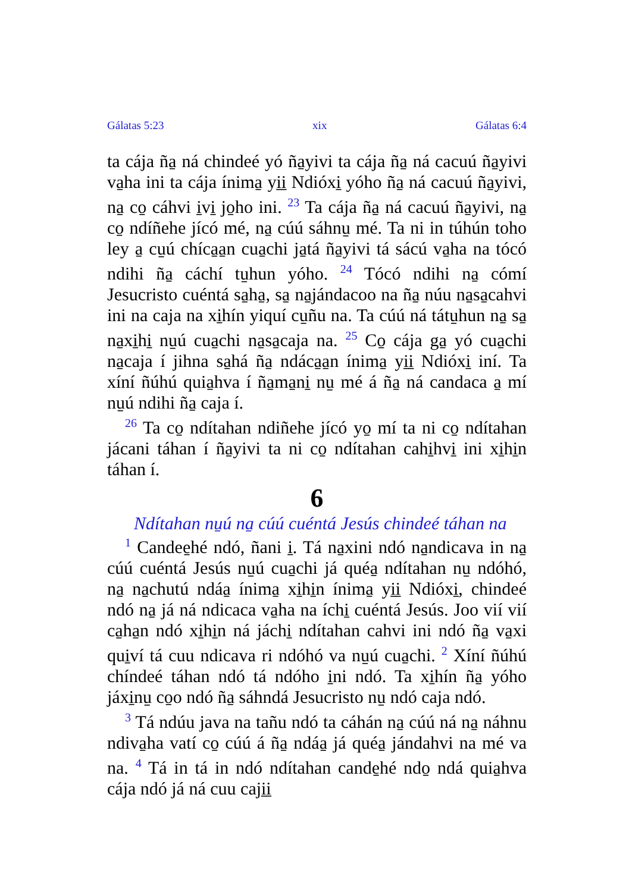Gálatas 5:23 xix Gálatas 6:4
ta cája ña̱ ná chindeé yó ña̱yivi ta cája ña̱ ná cacuú ña̱yivi va̱ha ini ta cája ínima̱ yi̱i̱ Ndióxi̱ yóho ña̱ ná cacuú ña̱yivi, na̱ co̱ cáhvi i̱vi̱ jo̱ho ini. <sup>23</sup> Ta cája ña̱ ná cacuú ña̱yivi, na̱ co̱ ndíñehe jícó mé, na̱ cúú sáhnu̱ mé. Ta ni in túhún toho ley a̱ cu̱ú chíca̱a̱n cua̱chi ja̱tá ña̱yivi tá sácú va̱ha na tócó ndihi ña̱ cáchí tu̱hun yóho. <sup>24</sup> Tócó ndihi na̱ cómí Jesucristo cuéntá sa̱ha̱, sa̱ na̱jándacoo na ña̱ núu na̱sa̱cahvi ini na caja na xi̱hín yiquí cu̱ñu na. Ta cúú ná tátu̱hun na̱ sa̱ na̱xi̱hi̱ nu̱ú cua̱chi na̱sa̱caja na. <sup>25</sup> Co̱ cája ga̱ yó cua̱chi na̱caja í jihna sa̱há ña̱ ndáca̱a̱n ínima̱ yi̱i̱ Ndióxi̱ iní. Ta xíní ñúhú quia̱hva í ña̱ma̱ni̱ nu̱ mé á ña̱ ná candaca a̱ mí nu̱ú ndihi ña̱ caja í.
<sup>26</sup> Ta co̱ ndítahan ndiñehe jícó yo̱ mí ta ni co̱ ndítahan jácani táhan í ña̱yivi ta ni co̱ ndítahan cahi̱hvi̱ ini xi̱hi̱n táhan í.
6
Ndítahan nu̱ú na̱ cúú cuéntá Jesús chindeé táhan na
<sup>1</sup> Candee̱hé ndó, ñani i̱. Tá na̱xini ndó na̱ndicava in na̱ cúú cuéntá Jesús nu̱ú cua̱chi já quéa̱ ndítahan nu̱ ndóhó, na̱ na̱chutú ndáa̱ ínima̱ xi̱hi̱n ínima̱ yi̱i̱ Ndióxi̱, chindeé ndó na̱ já ná ndicaca va̱ha na íchi̱ cuéntá Jesús. Joo vií vií ca̱ha̱n ndó xi̱hi̱n ná jáchi̱ ndítahan cahvi ini ndó ña̱ va̱xi qui̱ví tá cuu ndicava ri ndóhó va nu̱ú cua̱chi. <sup>2</sup> Xíní ñúhú chíndeé táhan ndó tá ndóho i̱ni ndó. Ta xi̱hín ña̱ yóho jáxi̱nu̱ co̱o ndó ña̱ sáhndá Jesucristo nu̱ ndó caja ndó.
<sup>3</sup> Tá ndúu java na tañu ndó ta cáhán na̱ cúú ná na̱ náhnu ndiva̱ha vatí co̱ cúú á ña̱ ndáa̱ já quéa̱ jándahvi na mé va na. <sup>4</sup> Tá in tá in ndó ndítahan cande̱hé ndo̱ ndá quia̱hva cája ndó já ná cuu caji̱i̱